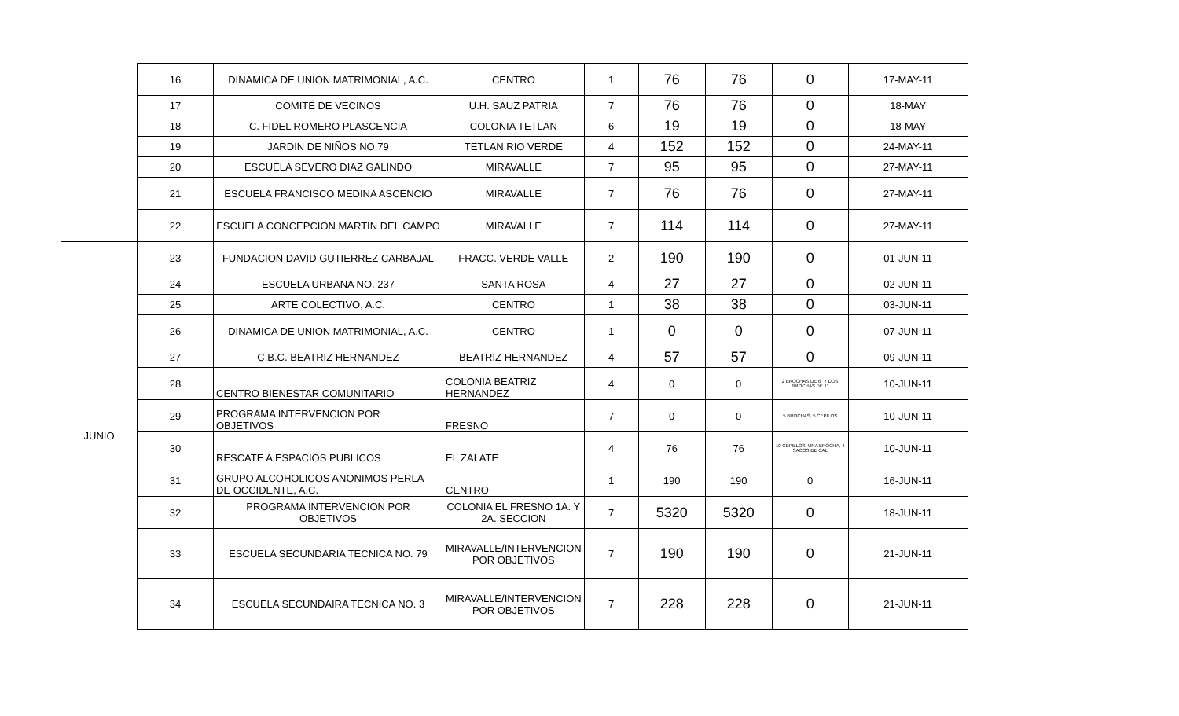| | 16 | DINAMICA DE UNION MATRIMONIAL, A.C. | CENTRO | 1 | 76 | 76 | 0 | 17-MAY-11 |
| | 17 | COMITÉ DE VECINOS | U.H. SAUZ PATRIA | 7 | 76 | 76 | 0 | 18-MAY |
| | 18 | C. FIDEL ROMERO PLASCENCIA | COLONIA TETLAN | 6 | 19 | 19 | 0 | 18-MAY |
| | 19 | JARDIN DE NIÑOS NO.79 | TETLAN RIO VERDE | 4 | 152 | 152 | 0 | 24-MAY-11 |
| | 20 | ESCUELA SEVERO DIAZ GALINDO | MIRAVALLE | 7 | 95 | 95 | 0 | 27-MAY-11 |
| | 21 | ESCUELA FRANCISCO MEDINA ASCENCIO | MIRAVALLE | 7 | 76 | 76 | 0 | 27-MAY-11 |
| | 22 | ESCUELA CONCEPCION MARTIN DEL CAMPO | MIRAVALLE | 7 | 114 | 114 | 0 | 27-MAY-11 |
| JUNIO | 23 | FUNDACION DAVID GUTIERREZ CARBAJAL | FRACC. VERDE VALLE | 2 | 190 | 190 | 0 | 01-JUN-11 |
| | 24 | ESCUELA URBANA NO. 237 | SANTA ROSA | 4 | 27 | 27 | 0 | 02-JUN-11 |
| | 25 | ARTE COLECTIVO, A.C. | CENTRO | 1 | 38 | 38 | 0 | 03-JUN-11 |
| | 26 | DINAMICA DE UNION MATRIMONIAL, A.C. | CENTRO | 1 | 0 | 0 | 0 | 07-JUN-11 |
| | 27 | C.B.C. BEATRIZ HERNANDEZ | BEATRIZ HERNANDEZ | 4 | 57 | 57 | 0 | 09-JUN-11 |
| | 28 | CENTRO BIENESTAR COMUNITARIO | COLONIA BEATRIZ HERNANDEZ | 4 | 0 | 0 | 2 BROCHAS DE 6" Y DOS BROCHAS DE 1" | 10-JUN-11 |
| | 29 | PROGRAMA INTERVENCION POR OBJETIVOS | FRESNO | 7 | 0 | 0 | 5 BROCHAS, 5 CEPILOS | 10-JUN-11 |
| | 30 | RESCATE A ESPACIOS PUBLICOS | EL ZALATE | 4 | 76 | 76 | 10 CEPILLOS, UNA BROCHA, 4 SACOS DE CAL | 10-JUN-11 |
| | 31 | GRUPO ALCOHOLICOS ANONIMOS PERLA DE OCCIDENTE, A.C. | CENTRO | 1 | 190 | 190 | 0 | 16-JUN-11 |
| | 32 | PROGRAMA INTERVENCION POR OBJETIVOS | COLONIA EL FRESNO 1A. Y 2A. SECCION | 7 | 5320 | 5320 | 0 | 18-JUN-11 |
| | 33 | ESCUELA SECUNDARIA TECNICA NO. 79 | MIRAVALLE/INTERVENCION POR OBJETIVOS | 7 | 190 | 190 | 0 | 21-JUN-11 |
| | 34 | ESCUELA SECUNDAIRA TECNICA NO. 3 | MIRAVALLE/INTERVENCION POR OBJETIVOS | 7 | 228 | 228 | 0 | 21-JUN-11 |